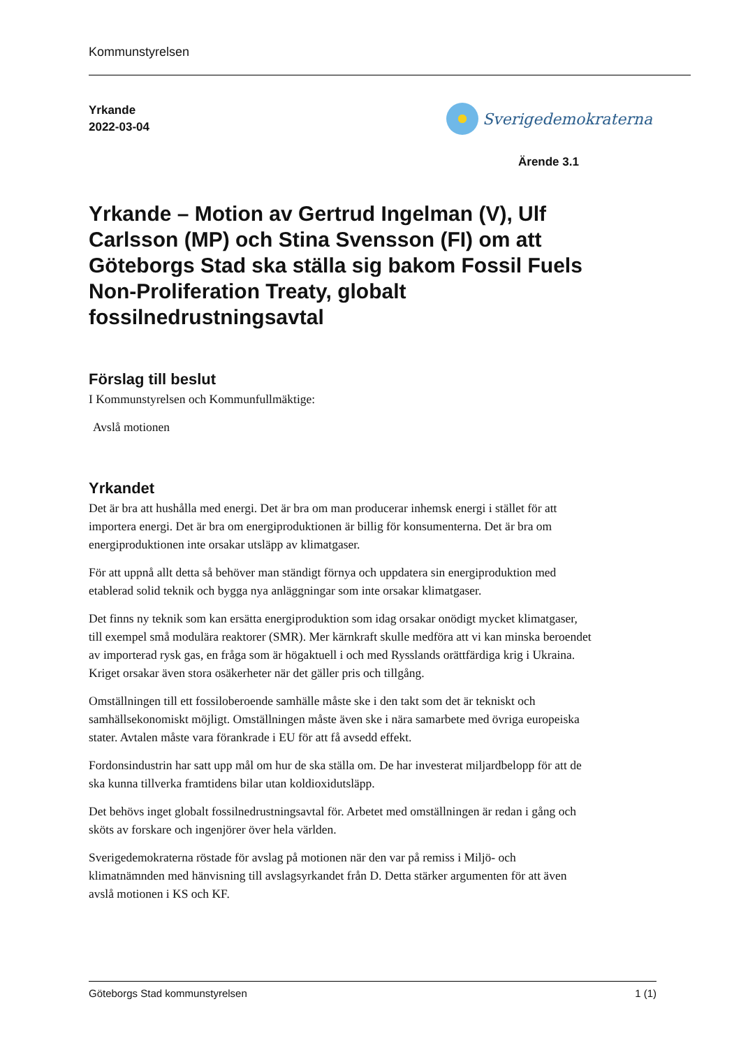Kommunstyrelsen
Yrkande
2022-03-04
Sverigedemokraterna
Ärende 3.1
Yrkande – Motion av Gertrud Ingelman (V), Ulf Carlsson (MP) och Stina Svensson (FI) om att Göteborgs Stad ska ställa sig bakom Fossil Fuels Non-Proliferation Treaty, globalt fossilnedrustningsavtal
Förslag till beslut
I Kommunstyrelsen och Kommunfullmäktige:
Avslå motionen
Yrkandet
Det är bra att hushålla med energi. Det är bra om man producerar inhemsk energi i stället för att importera energi. Det är bra om energiproduktionen är billig för konsumenterna. Det är bra om energiproduktionen inte orsakar utsläpp av klimatgaser.
För att uppnå allt detta så behöver man ständigt förnya och uppdatera sin energiproduktion med etablerad solid teknik och bygga nya anläggningar som inte orsakar klimatgaser.
Det finns ny teknik som kan ersätta energiproduktion som idag orsakar onödigt mycket klimatgaser, till exempel små modulära reaktorer (SMR). Mer kärnkraft skulle medföra att vi kan minska beroendet av importerad rysk gas, en fråga som är högaktuell i och med Rysslands orättfärdiga krig i Ukraina. Kriget orsakar även stora osäkerheter när det gäller pris och tillgång.
Omställningen till ett fossiloberoende samhälle måste ske i den takt som det är tekniskt och samhällsekonomiskt möjligt. Omställningen måste även ske i nära samarbete med övriga europeiska stater. Avtalen måste vara förankrade i EU för att få avsedd effekt.
Fordonsindustrin har satt upp mål om hur de ska ställa om. De har investerat miljardbelopp för att de ska kunna tillverka framtidens bilar utan koldioxidutsläpp.
Det behövs inget globalt fossilnedrustningsavtal för. Arbetet med omställningen är redan i gång och sköts av forskare och ingenjörer över hela världen.
Sverigedemokraterna röstade för avslag på motionen när den var på remiss i Miljö- och klimatnämnden med hänvisning till avslagsyrkandet från D. Detta stärker argumenten för att även avslå motionen i KS och KF.
Göteborgs Stad kommunstyrelsen 1 (1)